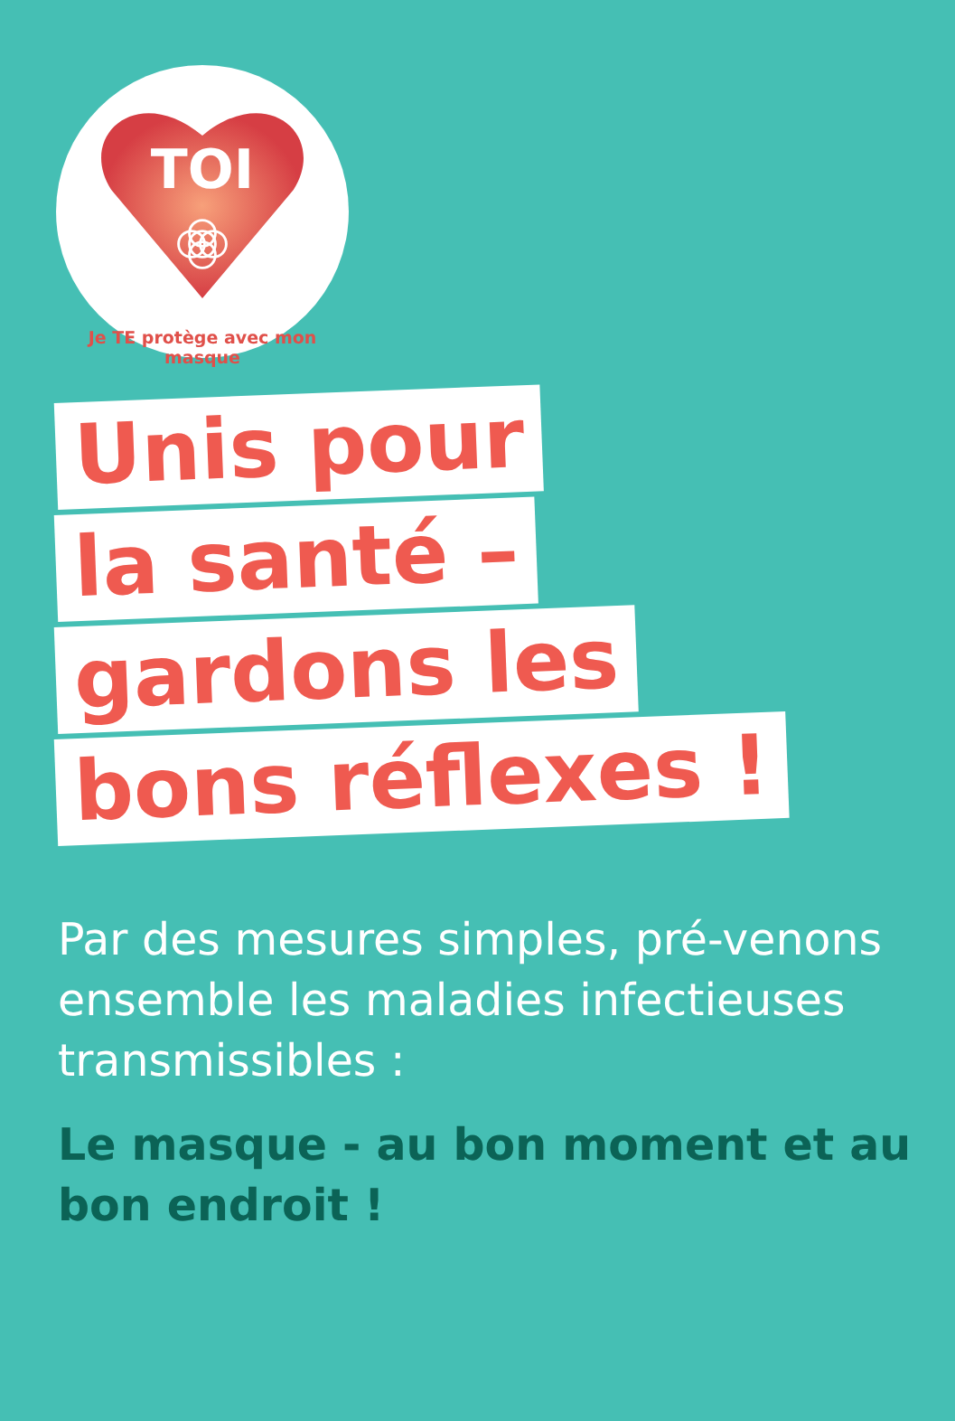TOI
Je TE protège avec mon masque
Unis pour
la santé –
gardons les
bons réflexes !
Par des mesures simples, pré-venons ensemble les maladies infectieuses transmissibles :
Le masque - au bon moment et au bon endroit !